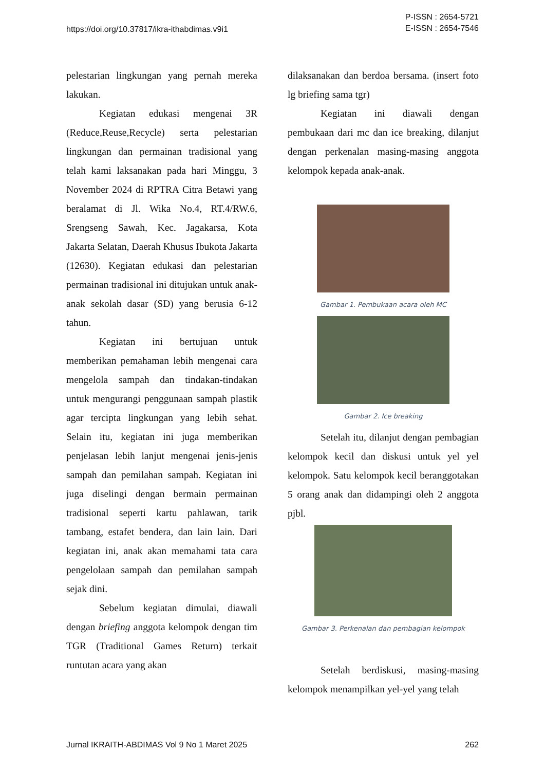https://doi.org/10.37817/ikra-ithabdimas.v9i1
P-ISSN : 2654-5721
E-ISSN : 2654-7546
pelestarian lingkungan yang pernah mereka lakukan.
Kegiatan edukasi mengenai 3R (Reduce,Reuse,Recycle) serta pelestarian lingkungan dan permainan tradisional yang telah kami laksanakan pada hari Minggu, 3 November 2024 di RPTRA Citra Betawi yang beralamat di Jl. Wika No.4, RT.4/RW.6, Srengseng Sawah, Kec. Jagakarsa, Kota Jakarta Selatan, Daerah Khusus Ibukota Jakarta (12630). Kegiatan edukasi dan pelestarian permainan tradisional ini ditujukan untuk anak-anak sekolah dasar (SD) yang berusia 6-12 tahun.
Kegiatan ini bertujuan untuk memberikan pemahaman lebih mengenai cara mengelola sampah dan tindakan-tindakan untuk mengurangi penggunaan sampah plastik agar tercipta lingkungan yang lebih sehat. Selain itu, kegiatan ini juga memberikan penjelasan lebih lanjut mengenai jenis-jenis sampah dan pemilahan sampah. Kegiatan ini juga diselingi dengan bermain permainan tradisional seperti kartu pahlawan, tarik tambang, estafet bendera, dan lain lain. Dari kegiatan ini, anak akan memahami tata cara pengelolaan sampah dan pemilahan sampah sejak dini.
Sebelum kegiatan dimulai, diawali dengan briefing anggota kelompok dengan tim TGR (Traditional Games Return) terkait runtutan acara yang akan
dilaksanakan dan berdoa bersama. (insert foto lg briefing sama tgr)
Kegiatan ini diawali dengan pembukaan dari mc dan ice breaking, dilanjut dengan perkenalan masing-masing anggota kelompok kepada anak-anak.
Gambar 1. Pembukaan acara oleh MC
Gambar 2. Ice breaking
Setelah itu, dilanjut dengan pembagian kelompok kecil dan diskusi untuk yel yel kelompok. Satu kelompok kecil beranggotakan 5 orang anak dan didampingi oleh 2 anggota pjbl.
Gambar 3. Perkenalan dan pembagian kelompok
Setelah berdiskusi, masing-masing kelompok menampilkan yel-yel yang telah
Jurnal IKRAITH-ABDIMAS Vol 9 No 1 Maret 2025
262